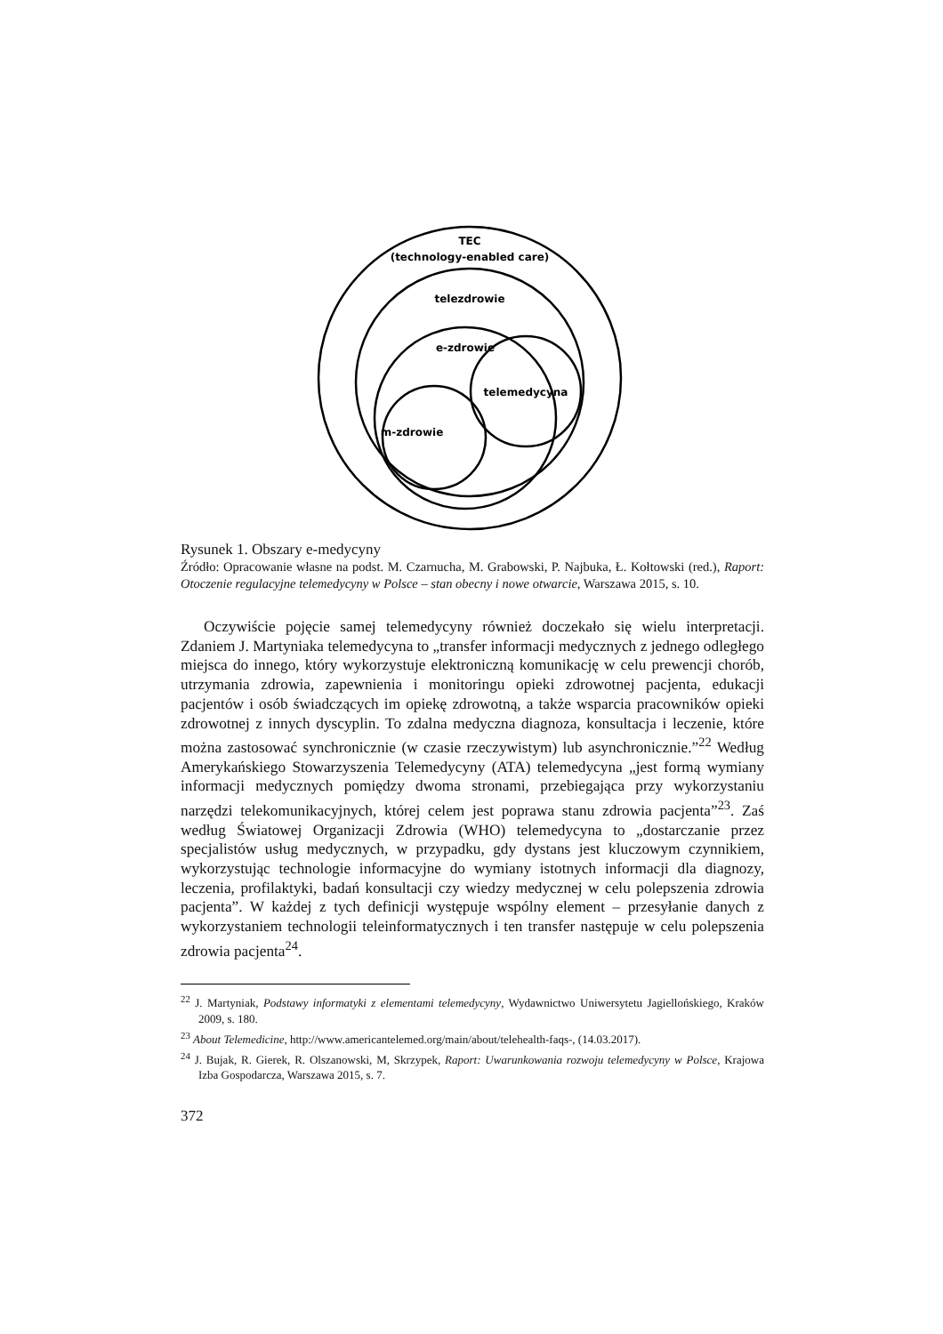TEC
(technology-enabled care)
telezdrowie
e-zdrowie
telemedycyna
m-zdrowie
Rysunek 1. Obszary e-medycyny
Źródło: Opracowanie własne na podst. M. Czarnucha, M. Grabowski, P. Najbuka, Ł. Kołtowski (red.), Raport: Otoczenie regulacyjne telemedycyny w Polsce – stan obecny i nowe otwarcie, Warszawa 2015, s. 10.
Oczywiście pojęcie samej telemedycyny również doczekało się wielu interpretacji. Zdaniem J. Martyniaka telemedycyna to „transfer informacji medycznych z jednego odległego miejsca do innego, który wykorzystuje elektroniczną komunikację w celu prewencji chorób, utrzymania zdrowia, zapewnienia i monitoringu opieki zdrowotnej pacjenta, edukacji pacjentów i osób świadczących im opiekę zdrowotną, a także wsparcia pracowników opieki zdrowotnej z innych dyscyplin. To zdalna medyczna diagnoza, konsultacja i leczenie, które można zastosować synchronicznie (w czasie rzeczywistym) lub asynchronicznie.”<sup>22</sup> Według Amerykańskiego Stowarzyszenia Telemedycyny (ATA) telemedycyna „jest formą wymiany informacji medycznych pomiędzy dwoma stronami, przebiegająca przy wykorzystaniu narzędzi telekomunikacyjnych, której celem jest poprawa stanu zdrowia pacjenta”<sup>23</sup>. Zaś według Światowej Organizacji Zdrowia (WHO) telemedycyna to „dostarczanie przez specjalistów usług medycznych, w przypadku, gdy dystans jest kluczowym czynnikiem, wykorzystując technologie informacyjne do wymiany istotnych informacji dla diagnozy, leczenia, profilaktyki, badań konsultacji czy wiedzy medycznej w celu polepszenia zdrowia pacjenta”. W każdej z tych definicji występuje wspólny element – przesyłanie danych z wykorzystaniem technologii teleinformatycznych i ten transfer następuje w celu polepszenia zdrowia pacjenta<sup>24</sup>.
<sup>22</sup> J. Martyniak, Podstawy informatyki z elementami telemedycyny, Wydawnictwo Uniwersytetu Jagiellońskiego, Kraków 2009, s. 180.
<sup>23</sup> About Telemedicine, http://www.americantelemed.org/main/about/telehealth-faqs-, (14.03.2017).
<sup>24</sup> J. Bujak, R. Gierek, R. Olszanowski, M, Skrzypek, Raport: Uwarunkowania rozwoju telemedycyny w Polsce, Krajowa Izba Gospodarcza, Warszawa 2015, s. 7.
372